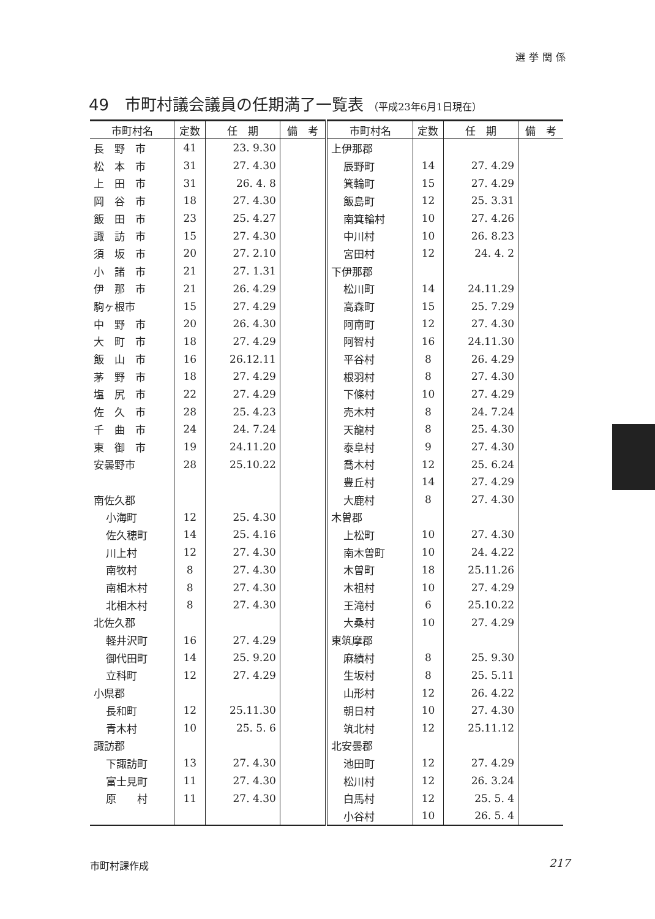選挙関係
49　市町村議会議員の任期満了一覧表 （平成23年6月1日現在）
| 市町村名 | 定数 | 任 期 | 備 考 | 市町村名 | 定数 | 任 期 | 備 考 |
| --- | --- | --- | --- | --- | --- | --- | --- |
| 長 野 市 | 41 | 23. 9.30 | | 上伊那郡 | | | |
| 松 本 市 | 31 | 27. 4.30 | | 辰野町 | 14 | 27. 4.29 | |
| 上 田 市 | 31 | 26. 4. 8 | | 箕輪町 | 15 | 27. 4.29 | |
| 岡 谷 市 | 18 | 27. 4.30 | | 飯島町 | 12 | 25. 3.31 | |
| 飯 田 市 | 23 | 25. 4.27 | | 南箕輪村 | 10 | 27. 4.26 | |
| 諏 訪 市 | 15 | 27. 4.30 | | 中川村 | 10 | 26. 8.23 | |
| 須 坂 市 | 20 | 27. 2.10 | | 宮田村 | 12 | 24. 4. 2 | |
| 小 諸 市 | 21 | 27. 1.31 | | 下伊那郡 | | | |
| 伊 那 市 | 21 | 26. 4.29 | | 松川町 | 14 | 24.11.29 | |
| 駒ヶ根市 | 15 | 27. 4.29 | | 高森町 | 15 | 25. 7.29 | |
| 中 野 市 | 20 | 26. 4.30 | | 阿南町 | 12 | 27. 4.30 | |
| 大 町 市 | 18 | 27. 4.29 | | 阿智村 | 16 | 24.11.30 | |
| 飯 山 市 | 16 | 26.12.11 | | 平谷村 | 8 | 26. 4.29 | |
| 茅 野 市 | 18 | 27. 4.29 | | 根羽村 | 8 | 27. 4.30 | |
| 塩 尻 市 | 22 | 27. 4.29 | | 下條村 | 10 | 27. 4.29 | |
| 佐 久 市 | 28 | 25. 4.23 | | 売木村 | 8 | 24. 7.24 | |
| 千 曲 市 | 24 | 24. 7.24 | | 天龍村 | 8 | 25. 4.30 | |
| 東 御 市 | 19 | 24.11.20 | | 泰阜村 | 9 | 27. 4.30 | |
| 安曇野市 | 28 | 25.10.22 | | 喬木村 | 12 | 25. 6.24 | |
| | | | | 豊丘村 | 14 | 27. 4.29 | |
| 南佐久郡 | | | | 大鹿村 | 8 | 27. 4.30 | |
| 小海町 | 12 | 25. 4.30 | | 木曽郡 | | | |
| 佐久穂町 | 14 | 25. 4.16 | | 上松町 | 10 | 27. 4.30 | |
| 川上村 | 12 | 27. 4.30 | | 南木曽町 | 10 | 24. 4.22 | |
| 南牧村 | 8 | 27. 4.30 | | 木曽町 | 18 | 25.11.26 | |
| 南相木村 | 8 | 27. 4.30 | | 木祖村 | 10 | 27. 4.29 | |
| 北相木村 | 8 | 27. 4.30 | | 王滝村 | 6 | 25.10.22 | |
| 北佐久郡 | | | | 大桑村 | 10 | 27. 4.29 | |
| 軽井沢町 | 16 | 27. 4.29 | | 東筑摩郡 | | | |
| 御代田町 | 14 | 25. 9.20 | | 麻績村 | 8 | 25. 9.30 | |
| 立科町 | 12 | 27. 4.29 | | 生坂村 | 8 | 25. 5.11 | |
| 小県郡 | | | | 山形村 | 12 | 26. 4.22 | |
| 長和町 | 12 | 25.11.30 | | 朝日村 | 10 | 27. 4.30 | |
| 青木村 | 10 | 25. 5. 6 | | 筑北村 | 12 | 25.11.12 | |
| 諏訪郡 | | | | 北安曇郡 | | | |
| 下諏訪町 | 13 | 27. 4.30 | | 池田町 | 12 | 27. 4.29 | |
| 富士見町 | 11 | 27. 4.30 | | 松川村 | 12 | 26. 3.24 | |
| 原 村 | 11 | 27. 4.30 | | 白馬村 | 12 | 25. 5. 4 | |
| | | | | 小谷村 | 10 | 26. 5. 4 | |
市町村課作成 217